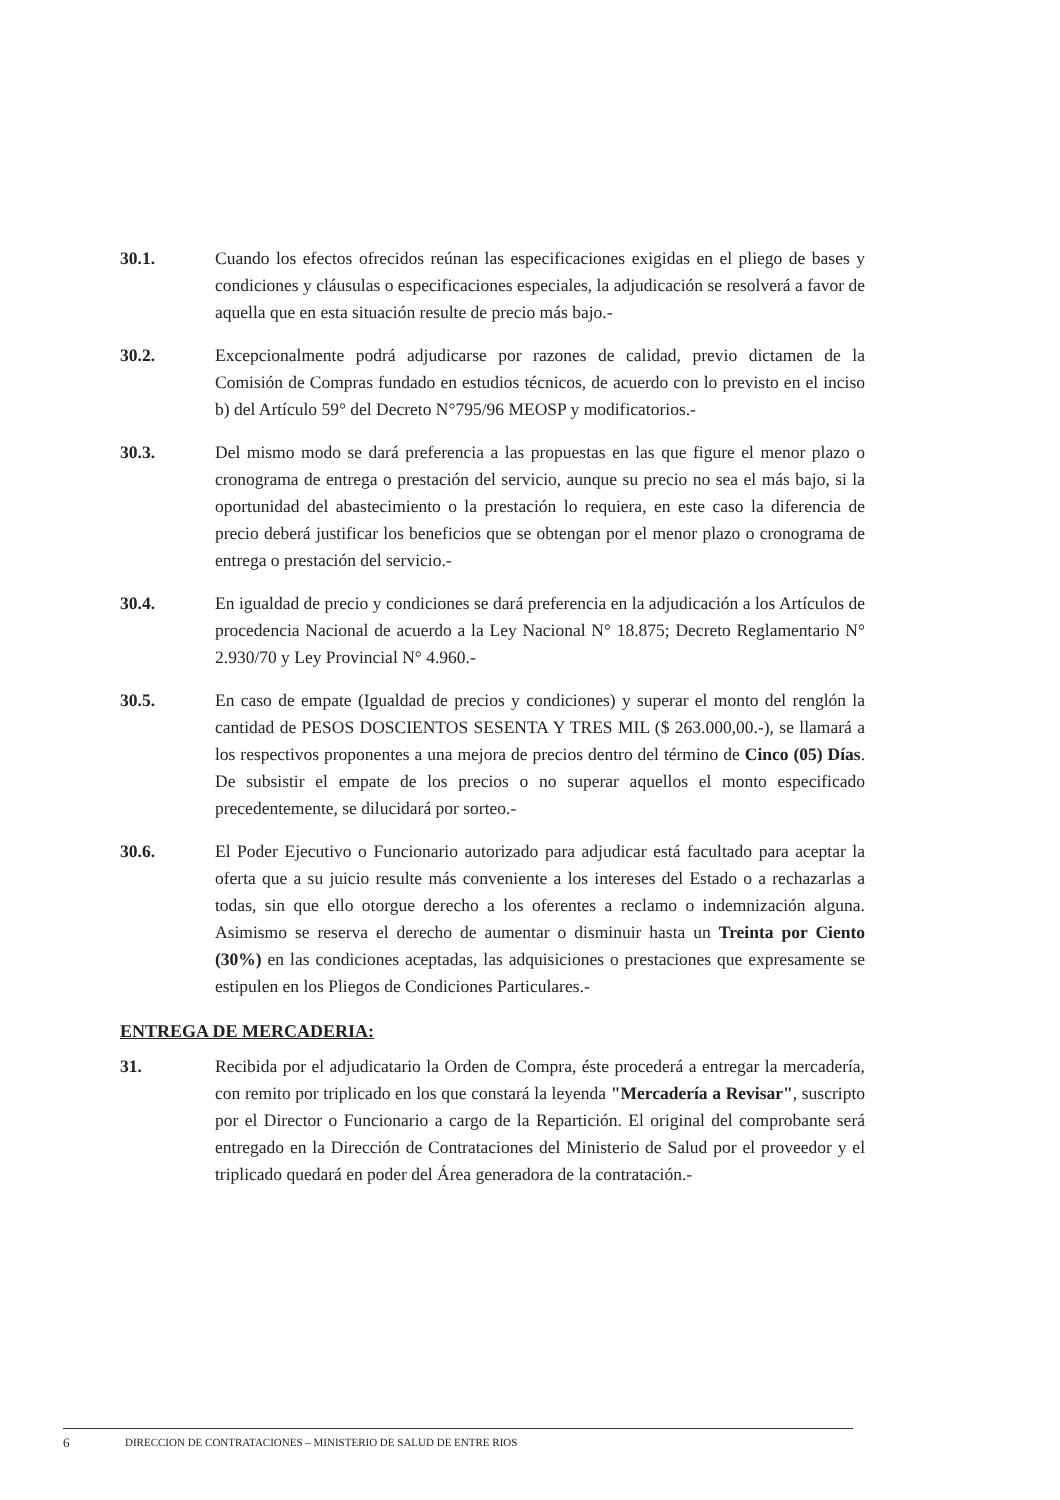30.1. Cuando los efectos ofrecidos reúnan las especificaciones exigidas en el pliego de bases y condiciones y cláusulas o especificaciones especiales, la adjudicación se resolverá a favor de aquella que en esta situación resulte de precio más bajo.-
30.2. Excepcionalmente podrá adjudicarse por razones de calidad, previo dictamen de la Comisión de Compras fundado en estudios técnicos, de acuerdo con lo previsto en el inciso b) del Artículo 59° del Decreto N°795/96 MEOSP y modificatorios.-
30.3. Del mismo modo se dará preferencia a las propuestas en las que figure el menor plazo o cronograma de entrega o prestación del servicio, aunque su precio no sea el más bajo, si la oportunidad del abastecimiento o la prestación lo requiera, en este caso la diferencia de precio deberá justificar los beneficios que se obtengan por el menor plazo o cronograma de entrega o prestación del servicio.-
30.4. En igualdad de precio y condiciones se dará preferencia en la adjudicación a los Artículos de procedencia Nacional de acuerdo a la Ley Nacional N° 18.875; Decreto Reglamentario N° 2.930/70 y Ley Provincial N° 4.960.-
30.5. En caso de empate (Igualdad de precios y condiciones) y superar el monto del renglón la cantidad de PESOS DOSCIENTOS SESENTA Y TRES MIL ($ 263.000,00.-), se llamará a los respectivos proponentes a una mejora de precios dentro del término de Cinco (05) Días. De subsistir el empate de los precios o no superar aquellos el monto especificado precedentemente, se dilucidará por sorteo.-
30.6. El Poder Ejecutivo o Funcionario autorizado para adjudicar está facultado para aceptar la oferta que a su juicio resulte más conveniente a los intereses del Estado o a rechazarlas a todas, sin que ello otorgue derecho a los oferentes a reclamo o indemnización alguna. Asimismo se reserva el derecho de aumentar o disminuir hasta un Treinta por Ciento (30%) en las condiciones aceptadas, las adquisiciones o prestaciones que expresamente se estipulen en los Pliegos de Condiciones Particulares.-
ENTREGA DE MERCADERIA:
31. Recibida por el adjudicatario la Orden de Compra, éste procederá a entregar la mercadería, con remito por triplicado en los que constará la leyenda "Mercadería a Revisar", suscripto por el Director o Funcionario a cargo de la Repartición. El original del comprobante será entregado en la Dirección de Contrataciones del Ministerio de Salud por el proveedor y el triplicado quedará en poder del Área generadora de la contratación.-
6 DIRECCION DE CONTRATACIONES – MINISTERIO DE SALUD DE ENTRE RIOS